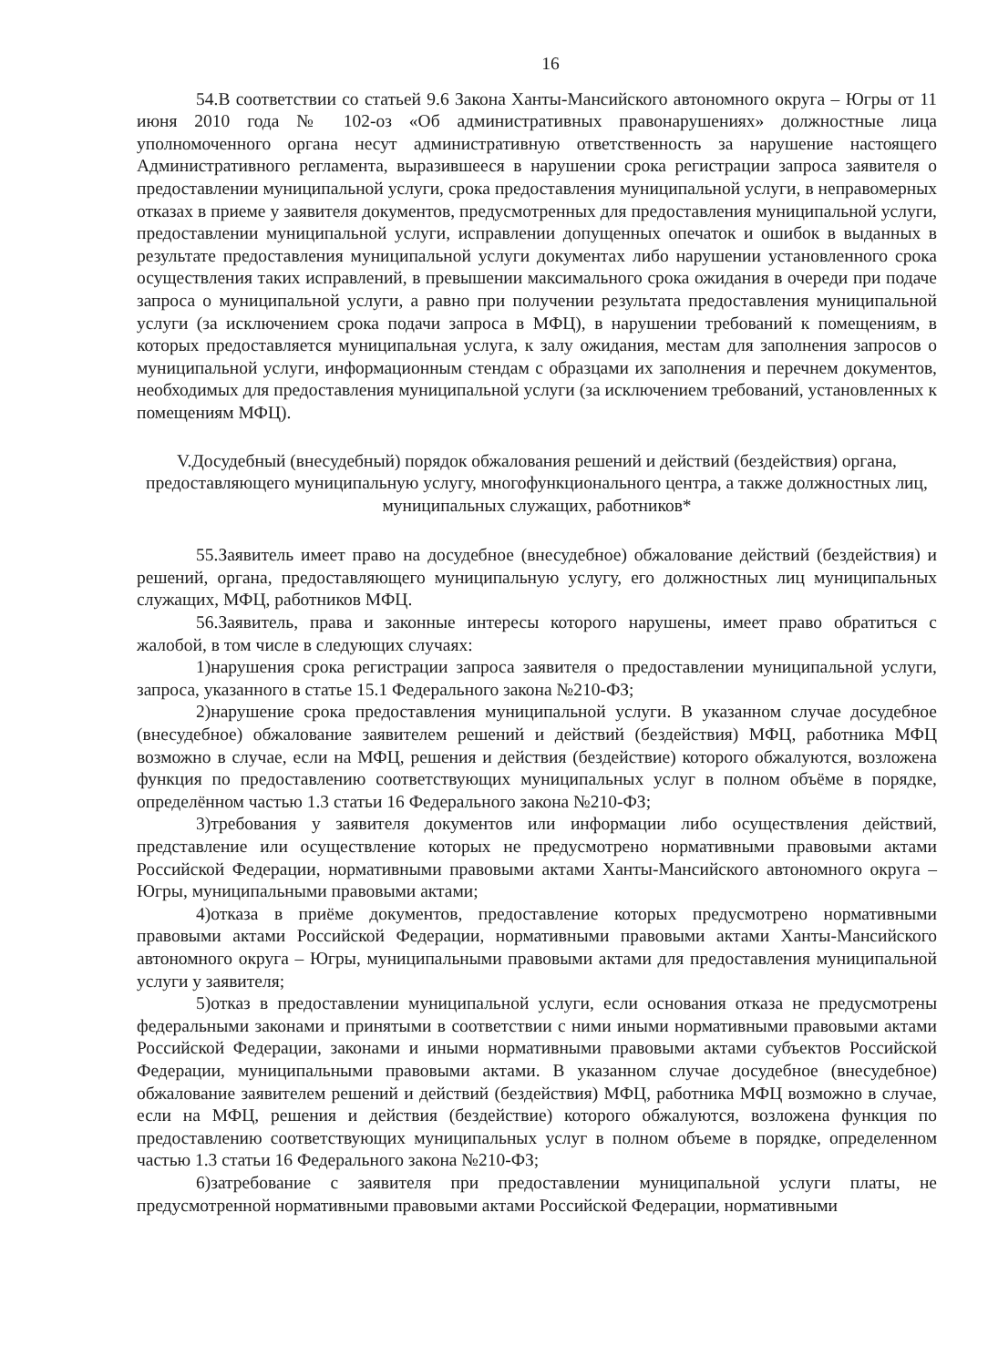16
54.В соответствии со статьей 9.6 Закона Ханты-Мансийского автономного округа – Югры от 11 июня 2010 года № 102-оз «Об административных правонарушениях» должностные лица уполномоченного органа несут административную ответственность за нарушение настоящего Административного регламента, выразившееся в нарушении срока регистрации запроса заявителя о предоставлении муниципальной услуги, срока предоставления муниципальной услуги, в неправомерных отказах в приеме у заявителя документов, предусмотренных для предоставления муниципальной услуги, предоставлении муниципальной услуги, исправлении допущенных опечаток и ошибок в выданных в результате предоставления муниципальной услуги документах либо нарушении установленного срока осуществления таких исправлений, в превышении максимального срока ожидания в очереди при подаче запроса о муниципальной услуги, а равно при получении результата предоставления муниципальной услуги (за исключением срока подачи запроса в МФЦ), в нарушении требований к помещениям, в которых предоставляется муниципальная услуга, к залу ожидания, местам для заполнения запросов о муниципальной услуги, информационным стендам с образцами их заполнения и перечнем документов, необходимых для предоставления муниципальной услуги (за исключением требований, установленных к помещениям МФЦ).
V.Досудебный (внесудебный) порядок обжалования решений и действий (бездействия) органа, предоставляющего муниципальную услугу, многофункционального центра, а также должностных лиц, муниципальных служащих, работников*
55.Заявитель имеет право на досудебное (внесудебное) обжалование действий (бездействия) и решений, органа, предоставляющего муниципальную услугу, его должностных лиц муниципальных служащих, МФЦ, работников МФЦ.
56.Заявитель, права и законные интересы которого нарушены, имеет право обратиться с жалобой, в том числе в следующих случаях:
1)нарушения срока регистрации запроса заявителя о предоставлении муниципальной услуги, запроса, указанного в статье 15.1 Федерального закона №210-ФЗ;
2)нарушение срока предоставления муниципальной услуги. В указанном случае досудебное (внесудебное) обжалование заявителем решений и действий (бездействия) МФЦ, работника МФЦ возможно в случае, если на МФЦ, решения и действия (бездействие) которого обжалуются, возложена функция по предоставлению соответствующих муниципальных услуг в полном объёме в порядке, определённом частью 1.3 статьи 16 Федерального закона №210-ФЗ;
3)требования у заявителя документов или информации либо осуществления действий, представление или осуществление которых не предусмотрено нормативными правовыми актами Российской Федерации, нормативными правовыми актами Ханты-Мансийского автономного округа – Югры, муниципальными правовыми актами;
4)отказа в приёме документов, предоставление которых предусмотрено нормативными правовыми актами Российской Федерации, нормативными правовыми актами Ханты-Мансийского автономного округа – Югры, муниципальными правовыми актами для предоставления муниципальной услуги у заявителя;
5)отказ в предоставлении муниципальной услуги, если основания отказа не предусмотрены федеральными законами и принятыми в соответствии с ними иными нормативными правовыми актами Российской Федерации, законами и иными нормативными правовыми актами субъектов Российской Федерации, муниципальными правовыми актами. В указанном случае досудебное (внесудебное) обжалование заявителем решений и действий (бездействия) МФЦ, работника МФЦ возможно в случае, если на МФЦ, решения и действия (бездействие) которого обжалуются, возложена функция по предоставлению соответствующих муниципальных услуг в полном объеме в порядке, определенном частью 1.3 статьи 16 Федерального закона №210-ФЗ;
6)затребование с заявителя при предоставлении муниципальной услуги платы, не предусмотренной нормативными правовыми актами Российской Федерации, нормативными